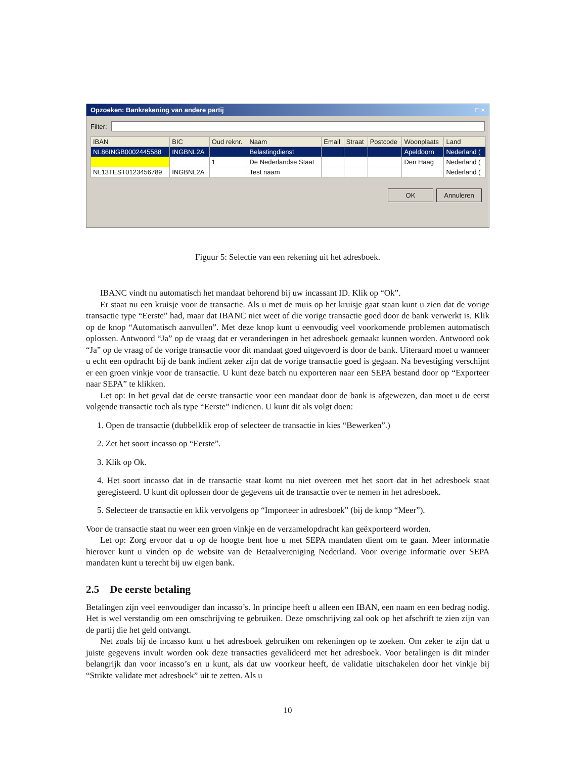Opzoeken: Bankrekening van andere partij _ □ ×
Filter:
| IBAN | BIC | Oud reknr. | Naam | Email | Straat | Postcode | Woonplaats | Land |
| --- | --- | --- | --- | --- | --- | --- | --- | --- |
| NL86INGB0002445588 | INGBNL2A | | Belastingdienst | | | | Apeldoorn | Nederland ( |
| | | 1 | De Nederlandse Staat | | | | Den Haag | Nederland ( |
| NL13TEST0123456789 | INGBNL2A | | Test naam | | | | | Nederland ( |
OK Annuleren
Figuur 5: Selectie van een rekening uit het adresboek.
IBANC vindt nu automatisch het mandaat behorend bij uw incassant ID. Klik op “Ok”.
Er staat nu een kruisje voor de transactie. Als u met de muis op het kruisje gaat staan kunt u zien dat de vorige transactie type “Eerste” had, maar dat IBANC niet weet of die vorige transactie goed door de bank verwerkt is. Klik op de knop “Automatisch aanvullen”. Met deze knop kunt u eenvoudig veel voorkomende problemen automatisch oplossen. Antwoord “Ja” op de vraag dat er veranderingen in het adresboek gemaakt kunnen worden. Antwoord ook “Ja” op de vraag of de vorige transactie voor dit mandaat goed uitgevoerd is door de bank. Uiteraard moet u wanneer u echt een opdracht bij de bank indient zeker zijn dat de vorige transactie goed is gegaan. Na bevestiging verschijnt er een groen vinkje voor de transactie. U kunt deze batch nu exporteren naar een SEPA bestand door op “Exporteer naar SEPA” te klikken.
Let op: In het geval dat de eerste transactie voor een mandaat door de bank is afgewezen, dan moet u de eerst volgende transactie toch als type “Eerste” indienen. U kunt dit als volgt doen:
1. Open de transactie (dubbelklik erop of selecteer de transactie in kies “Bewerken”.)
2. Zet het soort incasso op “Eerste”.
3. Klik op Ok.
4. Het soort incasso dat in de transactie staat komt nu niet overeen met het soort dat in het adresboek staat geregisteerd. U kunt dit oplossen door de gegevens uit de transactie over te nemen in het adresboek.
5. Selecteer de transactie en klik vervolgens op “Importeer in adresboek” (bij de knop “Meer”).
Voor de transactie staat nu weer een groen vinkje en de verzamelopdracht kan geëxporteerd worden.
Let op: Zorg ervoor dat u op de hoogte bent hoe u met SEPA mandaten dient om te gaan. Meer informatie hierover kunt u vinden op de website van de Betaalvereniging Nederland. Voor overige informatie over SEPA mandaten kunt u terecht bij uw eigen bank.
2.5 De eerste betaling
Betalingen zijn veel eenvoudiger dan incasso’s. In principe heeft u alleen een IBAN, een naam en een bedrag nodig. Het is wel verstandig om een omschrijving te gebruiken. Deze omschrijving zal ook op het afschrift te zien zijn van de partij die het geld ontvangt.
Net zoals bij de incasso kunt u het adresboek gebruiken om rekeningen op te zoeken. Om zeker te zijn dat u juiste gegevens invult worden ook deze transacties gevalideerd met het adresboek. Voor betalingen is dit minder belangrijk dan voor incasso’s en u kunt, als dat uw voorkeur heeft, de validatie uitschakelen door het vinkje bij “Strikte validate met adresboek” uit te zetten. Als u
10